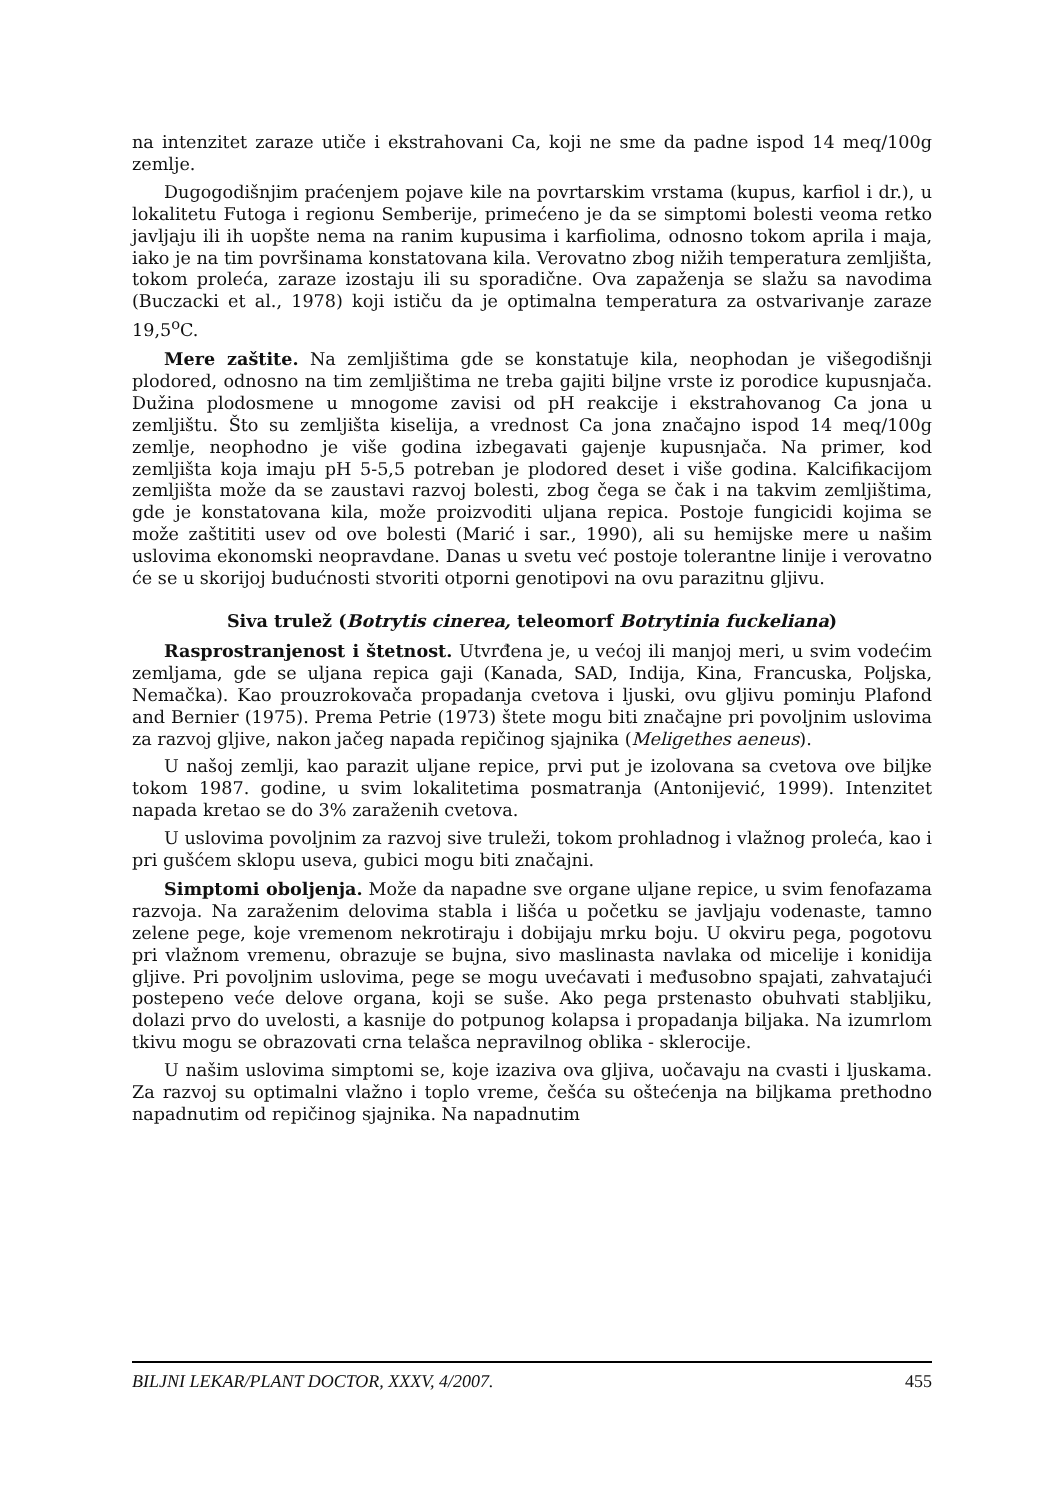na intenzitet zaraze utiče i ekstrahovani Ca, koji ne sme da padne ispod 14 meq/100g zemlje.
Dugogodišnjim praćenjem pojave kile na povrtarskim vrstama (kupus, karfiol i dr.), u lokalitetu Futoga i regionu Semberije, primećeno je da se simptomi bolesti veoma retko javljaju ili ih uopšte nema na ranim kupusima i karfiolima, odnosno tokom aprila i maja, iako je na tim površinama konstatovana kila. Verovatno zbog nižih temperatura zemljišta, tokom proleća, zaraze izostaju ili su sporadične. Ova zapaženja se slažu sa navodima (Buczacki et al., 1978) koji ističu da je optimalna temperatura za ostvarivanje zaraze 19,5<sup>o</sup>C.
Mere zaštite. Na zemljištima gde se konstatuje kila, neophodan je višegodišnji plodored, odnosno na tim zemljištima ne treba gajiti biljne vrste iz porodice kupusnjača. Dužina plodosmene u mnogome zavisi od pH reakcije i ekstrahovanog Ca jona u zemljištu. Što su zemljišta kiselija, a vrednost Ca jona značajno ispod 14 meq/100g zemlje, neophodno je više godina izbegavati gajenje kupusnjača. Na primer, kod zemljišta koja imaju pH 5-5,5 potreban je plodored deset i više godina. Kalcifikacijom zemljišta može da se zaustavi razvoj bolesti, zbog čega se čak i na takvim zemljištima, gde je konstatovana kila, može proizvoditi uljana repica. Postoje fungicidi kojima se može zaštititi usev od ove bolesti (Marić i sar., 1990), ali su hemijske mere u našim uslovima ekonomski neopravdane. Danas u svetu već postoje tolerantne linije i verovatno će se u skorijoj budućnosti stvoriti otporni genotipovi na ovu parazitnu gljivu.
Siva trulež (Botrytis cinerea, teleomorf Botrytinia fuckeliana)
Rasprostranjenost i štetnost. Utvrđena je, u većoj ili manjoj meri, u svim vodećim zemljama, gde se uljana repica gaji (Kanada, SAD, Indija, Kina, Francuska, Poljska, Nemačka). Kao prouzrokovača propadanja cvetova i ljuski, ovu gljivu pominju Plafond and Bernier (1975). Prema Petrie (1973) štete mogu biti značajne pri povoljnim uslovima za razvoj gljive, nakon jačeg napada repičinog sjajnika (Meligethes aeneus).
U našoj zemlji, kao parazit uljane repice, prvi put je izolovana sa cvetova ove biljke tokom 1987. godine, u svim lokalitetima posmatranja (Antonijević, 1999). Intenzitet napada kretao se do 3% zaraženih cvetova.
U uslovima povoljnim za razvoj sive truleži, tokom prohladnog i vlažnog proleća, kao i pri gušćem sklopu useva, gubici mogu biti značajni.
Simptomi oboljenja. Može da napadne sve organe uljane repice, u svim fenofazama razvoja. Na zaraženim delovima stabla i lišća u početku se javljaju vodenaste, tamno zelene pege, koje vremenom nekrotiraju i dobijaju mrku boju. U okviru pega, pogotovu pri vlažnom vremenu, obrazuje se bujna, sivo maslinasta navlaka od micelije i konidija gljive. Pri povoljnim uslovima, pege se mogu uvećavati i međusobno spajati, zahvatajući postepeno veće delove organa, koji se suše. Ako pega prstenasto obuhvati stabljiku, dolazi prvo do uvelosti, a kasnije do potpunog kolapsa i propadanja biljaka. Na izumrlom tkivu mogu se obrazovati crna telašca nepravilnog oblika - sklerocije.
U našim uslovima simptomi se, koje izaziva ova gljiva, uočavaju na cvasti i ljuskama. Za razvoj su optimalni vlažno i toplo vreme, češća su oštećenja na biljkama prethodno napadnutim od repičinog sjajnika. Na napadnutim
BILJNI LEKAR/PLANT DOCTOR, XXXV, 4/2007. 455